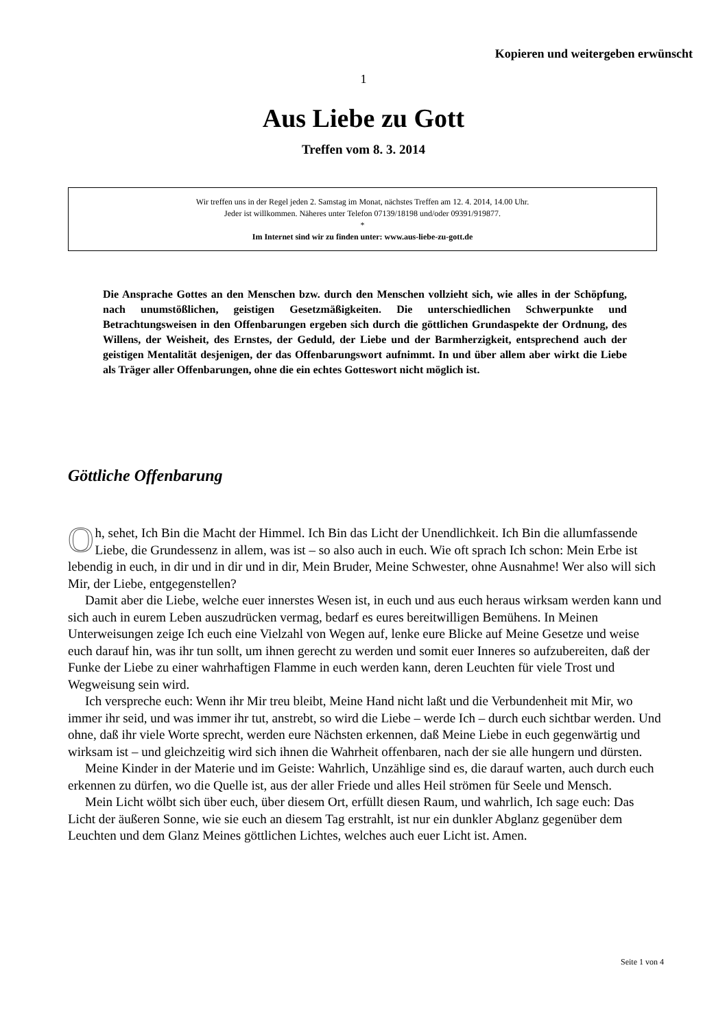Kopieren und weitergeben erwünscht
1
Aus Liebe zu Gott
Treffen vom 8. 3. 2014
Wir treffen uns in der Regel jeden 2. Samstag im Monat, nächstes Treffen am 12. 4. 2014, 14.00 Uhr.
Jeder ist willkommen. Näheres unter Telefon 07139/18198 und/oder 09391/919877.
*
Im Internet sind wir zu finden unter: www.aus-liebe-zu-gott.de
Die Ansprache Gottes an den Menschen bzw. durch den Menschen vollzieht sich, wie alles in der Schöpfung, nach unumstößlichen, geistigen Gesetzmäßigkeiten. Die unterschiedlichen Schwerpunkte und Betrachtungsweisen in den Offenbarungen ergeben sich durch die göttlichen Grundaspekte der Ordnung, des Willens, der Weisheit, des Ernstes, der Geduld, der Liebe und der Barmherzigkeit, entsprechend auch der geistigen Mentalität desjenigen, der das Offenbarungswort aufnimmt. In und über allem aber wirkt die Liebe als Träger aller Offenbarungen, ohne die ein echtes Gotteswort nicht möglich ist.
Göttliche Offenbarung
Oh, sehet, Ich Bin die Macht der Himmel. Ich Bin das Licht der Unendlichkeit. Ich Bin die allumfassende Liebe, die Grundessenz in allem, was ist – so also auch in euch. Wie oft sprach Ich schon: Mein Erbe ist lebendig in euch, in dir und in dir und in dir, Mein Bruder, Meine Schwester, ohne Ausnahme! Wer also will sich Mir, der Liebe, entgegenstellen?
Damit aber die Liebe, welche euer innerstes Wesen ist, in euch und aus euch heraus wirksam werden kann und sich auch in eurem Leben auszudrücken vermag, bedarf es eures bereitwilligen Bemühens. In Meinen Unterweisungen zeige Ich euch eine Vielzahl von Wegen auf, lenke eure Blicke auf Meine Gesetze und weise euch darauf hin, was ihr tun sollt, um ihnen gerecht zu werden und somit euer Inneres so aufzubereiten, daß der Funke der Liebe zu einer wahrhaftigen Flamme in euch werden kann, deren Leuchten für viele Trost und Wegweisung sein wird.
Ich verspreche euch: Wenn ihr Mir treu bleibt, Meine Hand nicht laßt und die Verbundenheit mit Mir, wo immer ihr seid, und was immer ihr tut, anstrebt, so wird die Liebe – werde Ich – durch euch sichtbar werden. Und ohne, daß ihr viele Worte sprecht, werden eure Nächsten erkennen, daß Meine Liebe in euch gegenwärtig und wirksam ist – und gleichzeitig wird sich ihnen die Wahrheit offenbaren, nach der sie alle hungern und dürsten.
Meine Kinder in der Materie und im Geiste: Wahrlich, Unzählige sind es, die darauf warten, auch durch euch erkennen zu dürfen, wo die Quelle ist, aus der aller Friede und alles Heil strömen für Seele und Mensch.
Mein Licht wölbt sich über euch, über diesem Ort, erfüllt diesen Raum, und wahrlich, Ich sage euch: Das Licht der äußeren Sonne, wie sie euch an diesem Tag erstrahlt, ist nur ein dunkler Abglanz gegenüber dem Leuchten und dem Glanz Meines göttlichen Lichtes, welches auch euer Licht ist. Amen.
Seite 1 von 4